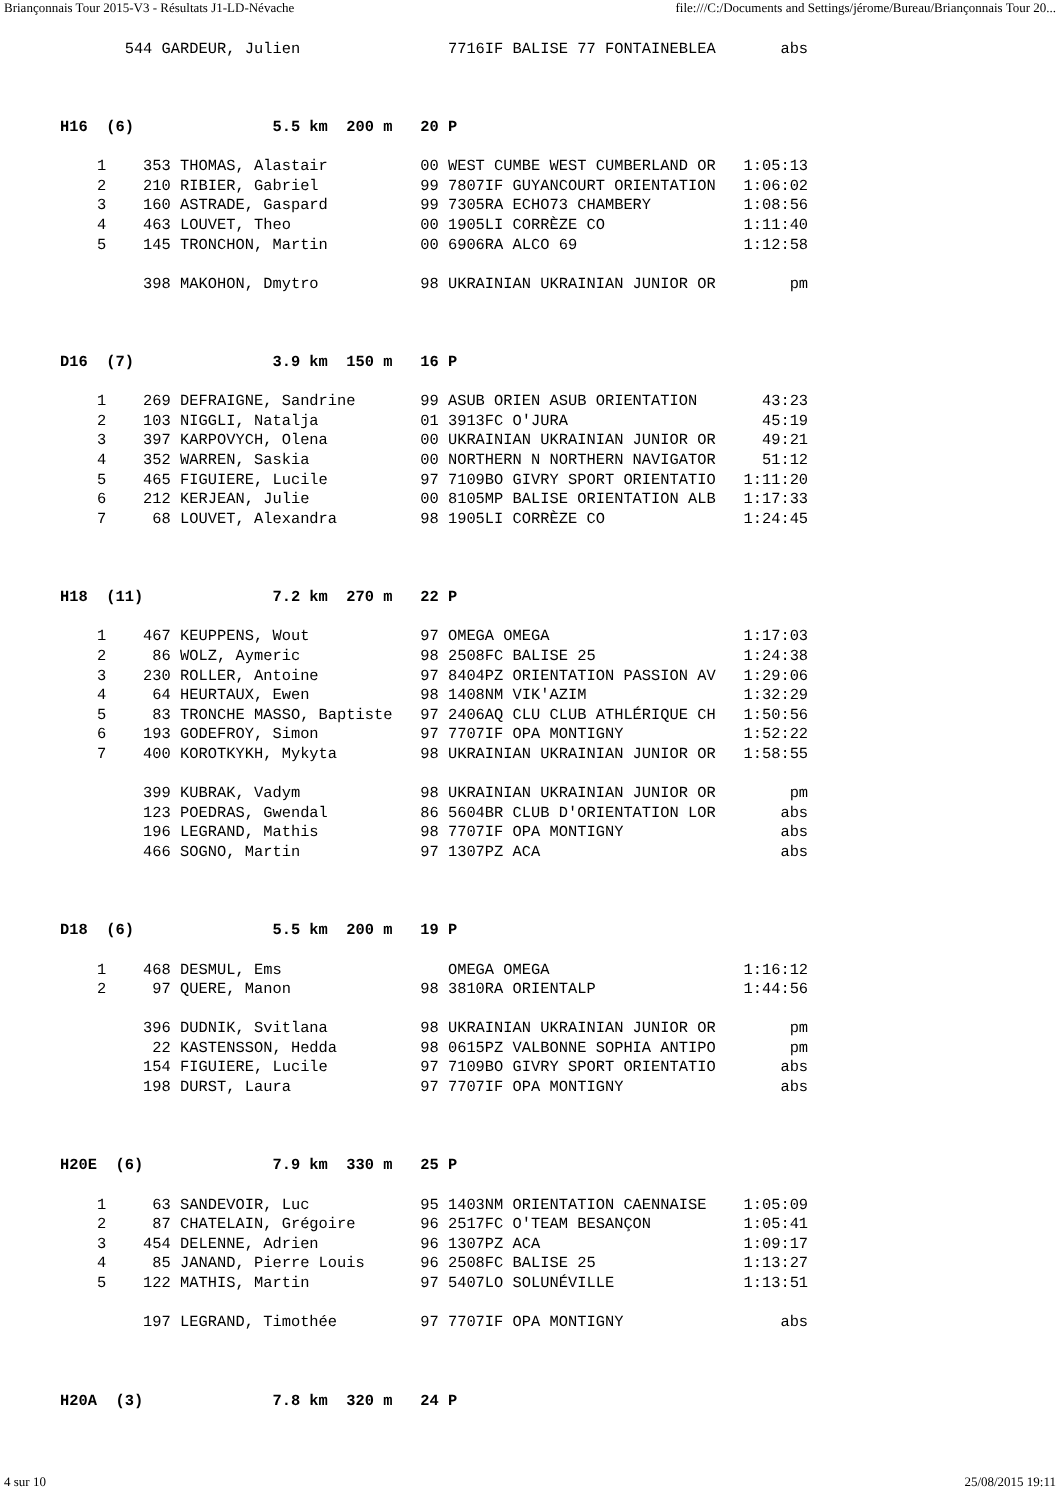Briançonnais Tour 2015-V3 - Résultats J1-LD-Névache file:///C:/Documents and Settings/jérome/Bureau/Briançonnais Tour 20...
       544 GARDEUR, Julien                7716IF BALISE 77 FONTAINEBLEA       abs



H16  (6)               5.5 km  200 m   20 P

    1    353 THOMAS, Alastair          00 WEST CUMBE WEST CUMBERLAND OR   1:05:13
    2    210 RIBIER, Gabriel           99 7807IF GUYANCOURT ORIENTATION   1:06:02
    3    160 ASTRADE, Gaspard          99 7305RA ECHO73 CHAMBERY          1:08:56
    4    463 LOUVET, Theo              00 1905LI CORRÈZE CO               1:11:40
    5    145 TRONCHON, Martin          00 6906RA ALCO 69                  1:12:58

         398 MAKOHON, Dmytro           98 UKRAINIAN UKRAINIAN JUNIOR OR        pm



D16  (7)               3.9 km  150 m   16 P

    1    269 DEFRAIGNE, Sandrine       99 ASUB ORIEN ASUB ORIENTATION       43:23
    2    103 NIGGLI, Natalja           01 3913FC O'JURA                     45:19
    3    397 KARPOVYCH, Olena          00 UKRAINIAN UKRAINIAN JUNIOR OR     49:21
    4    352 WARREN, Saskia            00 NORTHERN N NORTHERN NAVIGATOR     51:12
    5    465 FIGUIERE, Lucile          97 7109BO GIVRY SPORT ORIENTATIO   1:11:20
    6    212 KERJEAN, Julie            00 8105MP BALISE ORIENTATION ALB   1:17:33
    7     68 LOUVET, Alexandra         98 1905LI CORRÈZE CO               1:24:45



H18  (11)              7.2 km  270 m   22 P

    1    467 KEUPPENS, Wout            97 OMEGA OMEGA                     1:17:03
    2     86 WOLZ, Aymeric             98 2508FC BALISE 25                1:24:38
    3    230 ROLLER, Antoine           97 8404PZ ORIENTATION PASSION AV   1:29:06
    4     64 HEURTAUX, Ewen            98 1408NM VIK'AZIM                 1:32:29
    5     83 TRONCHE MASSO, Baptiste   97 2406AQ CLU CLUB ATHLÉRIQUE CH   1:50:56
    6    193 GODEFROY, Simon           97 7707IF OPA MONTIGNY             1:52:22
    7    400 KOROTKYKH, Mykyta         98 UKRAINIAN UKRAINIAN JUNIOR OR   1:58:55

         399 KUBRAK, Vadym             98 UKRAINIAN UKRAINIAN JUNIOR OR        pm
         123 POEDRAS, Gwendal          86 5604BR CLUB D'ORIENTATION LOR       abs
         196 LEGRAND, Mathis           98 7707IF OPA MONTIGNY                 abs
         466 SOGNO, Martin             97 1307PZ ACA                          abs



D18  (6)               5.5 km  200 m   19 P

    1    468 DESMUL, Ems                  OMEGA OMEGA                     1:16:12
    2     97 QUERE, Manon              98 3810RA ORIENTALP                1:44:56

         396 DUDNIK, Svitlana          98 UKRAINIAN UKRAINIAN JUNIOR OR        pm
          22 KASTENSSON, Hedda         98 0615PZ VALBONNE SOPHIA ANTIPO        pm
         154 FIGUIERE, Lucile          97 7109BO GIVRY SPORT ORIENTATIO       abs
         198 DURST, Laura              97 7707IF OPA MONTIGNY                 abs



H20E  (6)              7.9 km  330 m   25 P

    1     63 SANDEVOIR, Luc            95 1403NM ORIENTATION CAENNAISE    1:05:09
    2     87 CHATELAIN, Grégoire       96 2517FC O'TEAM BESANÇON          1:05:41
    3    454 DELENNE, Adrien           96 1307PZ ACA                      1:09:17
    4     85 JANAND, Pierre Louis      96 2508FC BALISE 25                1:13:27
    5    122 MATHIS, Martin            97 5407LO SOLUNÉVILLE              1:13:51

         197 LEGRAND, Timothée         97 7707IF OPA MONTIGNY                 abs



H20A  (3)              7.8 km  320 m   24 P
4 sur 10 25/08/2015 19:11